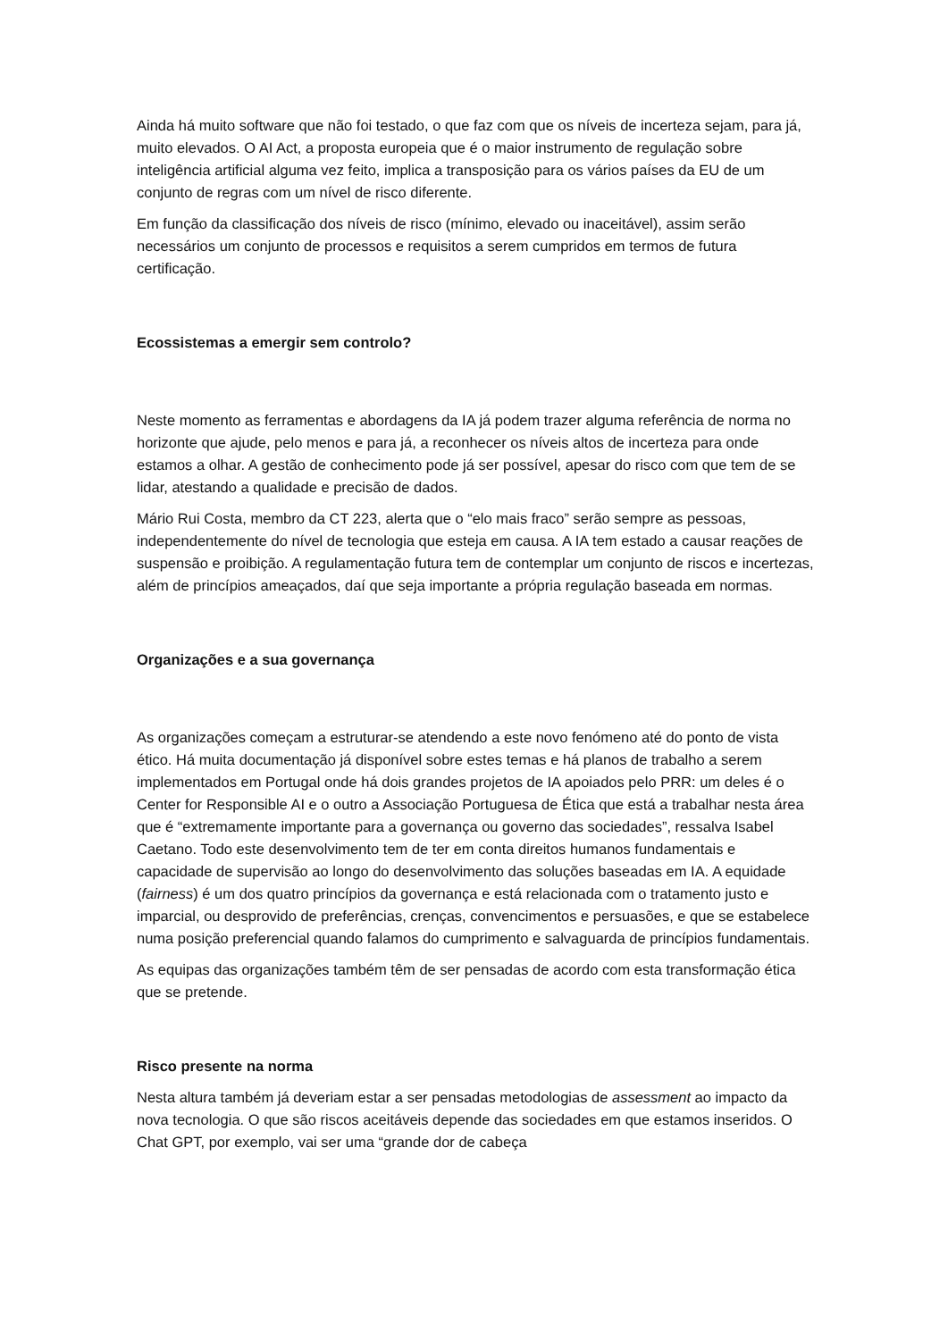Ainda há muito software que não foi testado, o que faz com que os níveis de incerteza sejam, para já, muito elevados. O AI Act, a proposta europeia que é o maior instrumento de regulação sobre inteligência artificial alguma vez feito, implica a transposição para os vários países da EU de um conjunto de regras com um nível de risco diferente.
Em função da classificação dos níveis de risco (mínimo, elevado ou inaceitável), assim serão necessários um conjunto de processos e requisitos a serem cumpridos em termos de futura certificação.
Ecossistemas a emergir sem controlo?
Neste momento as ferramentas e abordagens da IA já podem trazer alguma referência de norma no horizonte que ajude, pelo menos e para já, a reconhecer os níveis altos de incerteza para onde estamos a olhar. A gestão de conhecimento pode já ser possível, apesar do risco com que tem de se lidar, atestando a qualidade e precisão de dados.
Mário Rui Costa, membro da CT 223, alerta que o “elo mais fraco” serão sempre as pessoas, independentemente do nível de tecnologia que esteja em causa. A IA tem estado a causar reações de suspensão e proibição. A regulamentação futura tem de contemplar um conjunto de riscos e incertezas, além de princípios ameaçados, daí que seja importante a própria regulação baseada em normas.
Organizações e a sua governança
As organizações começam a estruturar-se atendendo a este novo fenómeno até do ponto de vista ético. Há muita documentação já disponível sobre estes temas e há planos de trabalho a serem implementados em Portugal onde há dois grandes projetos de IA apoiados pelo PRR: um deles é o Center for Responsible AI e o outro a Associação Portuguesa de Ética que está a trabalhar nesta área que é “extremamente importante para a governança ou governo das sociedades”, ressalva Isabel Caetano. Todo este desenvolvimento tem de ter em conta direitos humanos fundamentais e capacidade de supervisão ao longo do desenvolvimento das soluções baseadas em IA. A equidade (fairness) é um dos quatro princípios da governança e está relacionada com o tratamento justo e imparcial, ou desprovido de preferências, crenças, convencimentos e persuasões, e que se estabelece numa posição preferencial quando falamos do cumprimento e salvaguarda de princípios fundamentais.
As equipas das organizações também têm de ser pensadas de acordo com esta transformação ética que se pretende.
Risco presente na norma
Nesta altura também já deveriam estar a ser pensadas metodologias de assessment ao impacto da nova tecnologia. O que são riscos aceitáveis depende das sociedades em que estamos inseridos. O Chat GPT, por exemplo, vai ser uma “grande dor de cabeça